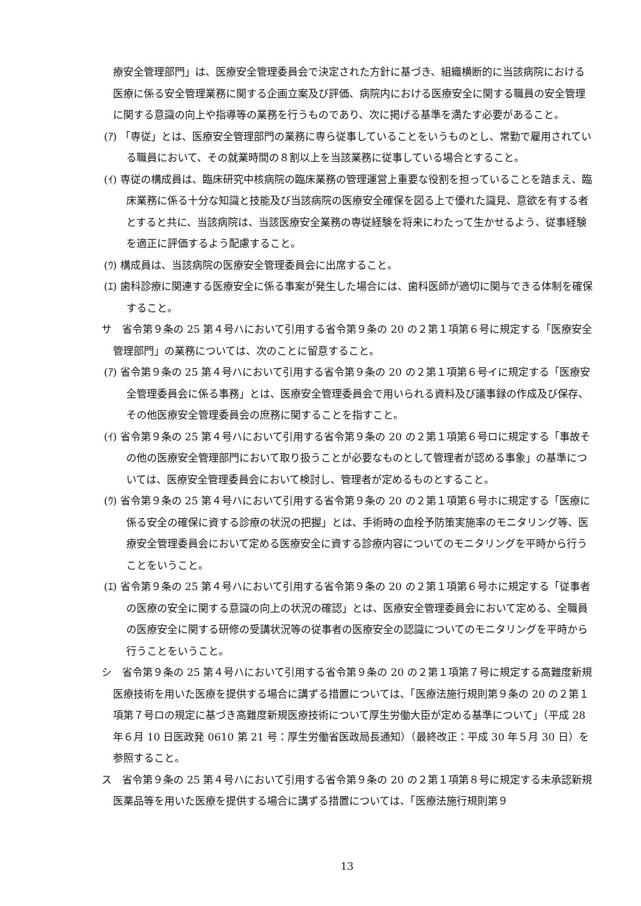療安全管理部門」は、医療安全管理委員会で決定された方針に基づき、組織横断的に当該病院における医療に係る安全管理業務に関する企画立案及び評価、病院内における医療安全に関する職員の安全管理に関する意識の向上や指導等の業務を行うものであり、次に掲げる基準を満たす必要があること。
(ｱ) 「専従」とは、医療安全管理部門の業務に専ら従事していることをいうものとし、常勤で雇用されている職員において、その就業時間の８割以上を当該業務に従事している場合とすること。
(ｲ) 専従の構成員は、臨床研究中核病院の臨床業務の管理運営上重要な役割を担っていることを踏まえ、臨床業務に係る十分な知識と技能及び当該病院の医療安全確保を図る上で優れた識見、意欲を有する者とすると共に、当該病院は、当該医療安全業務の専従経験を将来にわたって生かせるよう、従事経験を適正に評価するよう配慮すること。
(ｳ) 構成員は、当該病院の医療安全管理委員会に出席すること。
(ｴ) 歯科診療に関連する医療安全に係る事案が発生した場合には、歯科医師が適切に関与できる体制を確保すること。
サ　省令第９条の 25 第４号ハにおいて引用する省令第９条の 20 の２第１項第６号に規定する「医療安全管理部門」の業務については、次のことに留意すること。
(ｱ) 省令第９条の 25 第４号ハにおいて引用する省令第９条の 20 の２第１項第６号イに規定する「医療安全管理委員会に係る事務」とは、医療安全管理委員会で用いられる資料及び議事録の作成及び保存、その他医療安全管理委員会の庶務に関することを指すこと。
(ｲ) 省令第９条の 25 第４号ハにおいて引用する省令第９条の 20 の２第１項第６号ロに規定する「事故その他の医療安全管理部門において取り扱うことが必要なものとして管理者が認める事象」の基準については、医療安全管理委員会において検討し、管理者が定めるものとすること。
(ｳ) 省令第９条の 25 第４号ハにおいて引用する省令第９条の 20 の２第１項第６号ホに規定する「医療に係る安全の確保に資する診療の状況の把握」とは、手術時の血栓予防策実施率のモニタリング等、医療安全管理委員会において定める医療安全に資する診療内容についてのモニタリングを平時から行うことをいうこと。
(ｴ) 省令第９条の 25 第４号ハにおいて引用する省令第９条の 20 の２第１項第６号ホに規定する「従事者の医療の安全に関する意識の向上の状況の確認」とは、医療安全管理委員会において定める、全職員の医療安全に関する研修の受講状況等の従事者の医療安全の認識についてのモニタリングを平時から行うことをいうこと。
シ　省令第９条の 25 第４号ハにおいて引用する省令第９条の 20 の２第１項第７号に規定する高難度新規医療技術を用いた医療を提供する場合に講ずる措置については、「医療法施行規則第９条の 20 の２第１項第７号ロの規定に基づき高難度新規医療技術について厚生労働大臣が定める基準について」（平成 28 年６月 10 日医政発 0610 第 21 号：厚生労働省医政局長通知）（最終改正：平成 30 年５月 30 日）を参照すること。
ス　省令第９条の 25 第４号ハにおいて引用する省令第９条の 20 の２第１項第８号に規定する未承認新規医薬品等を用いた医療を提供する場合に講ずる措置については、「医療法施行規則第９
13